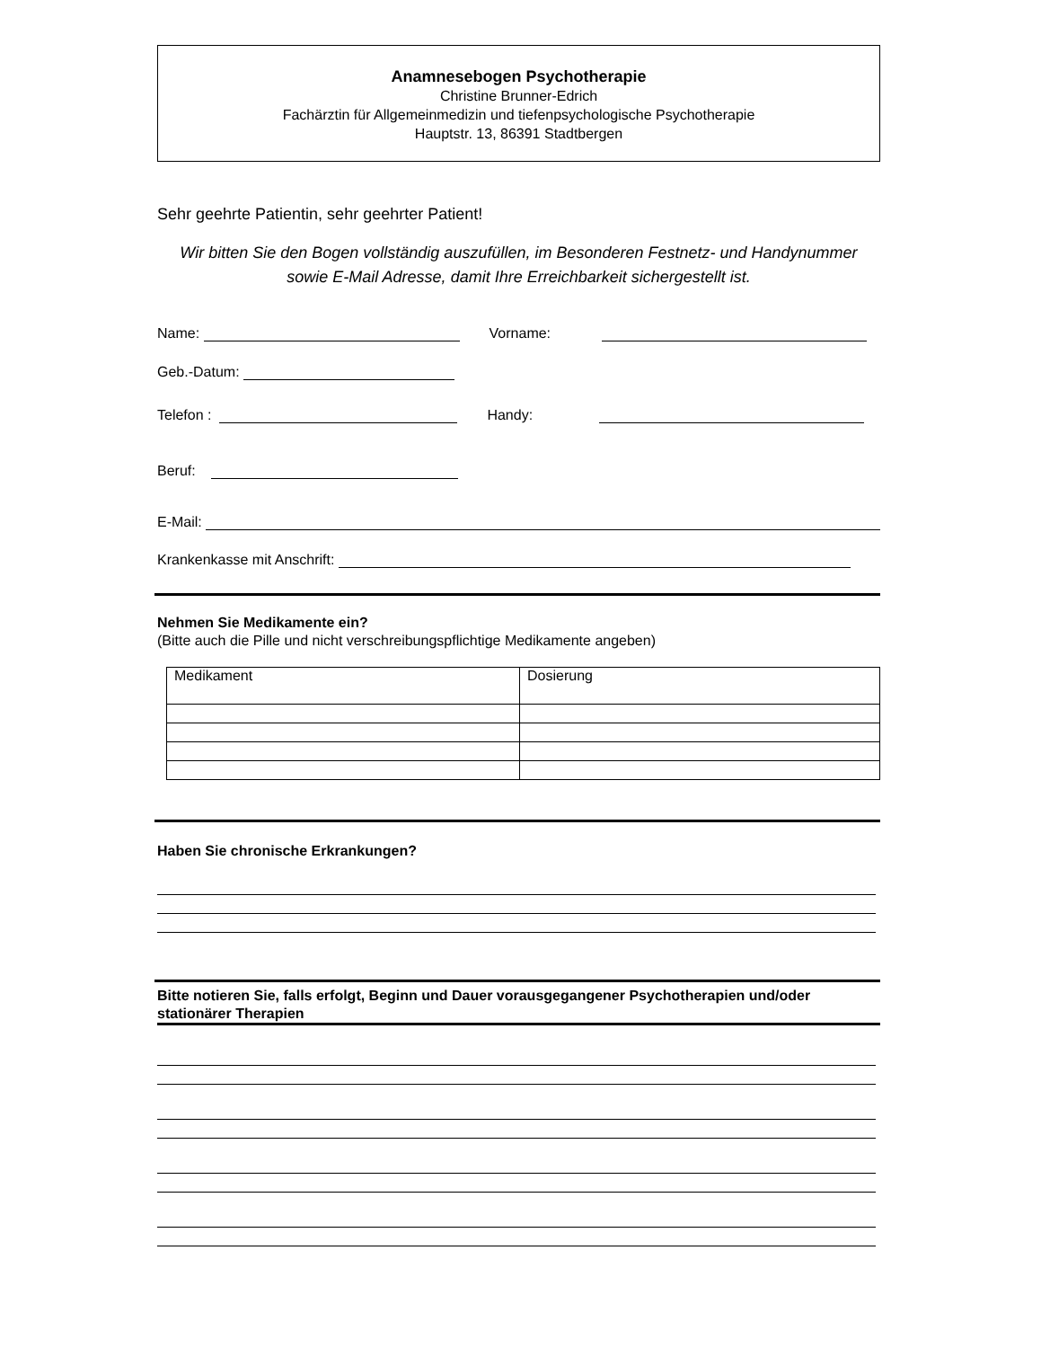Anamnesebogen Psychotherapie
Christine Brunner-Edrich
Fachärztin für Allgemeinmedizin und tiefenpsychologische Psychotherapie
Hauptstr. 13, 86391 Stadtbergen
Sehr geehrte Patientin, sehr geehrter Patient!
Wir bitten Sie den Bogen vollständig auszufüllen, im Besonderen Festnetz- und Handynummer sowie E-Mail Adresse, damit Ihre Erreichbarkeit sichergestellt ist.
Name: Vorname:
Geb.-Datum:
Telefon : Handy:
Beruf:
E-Mail:
Krankenkasse mit Anschrift:
Nehmen Sie Medikamente ein?
(Bitte auch die Pille und nicht verschreibungspflichtige Medikamente angeben)
| Medikament | Dosierung |
Haben Sie chronische Erkrankungen?
Bitte notieren Sie, falls erfolgt, Beginn und Dauer vorausgegangener Psychotherapien und/oder stationärer Therapien